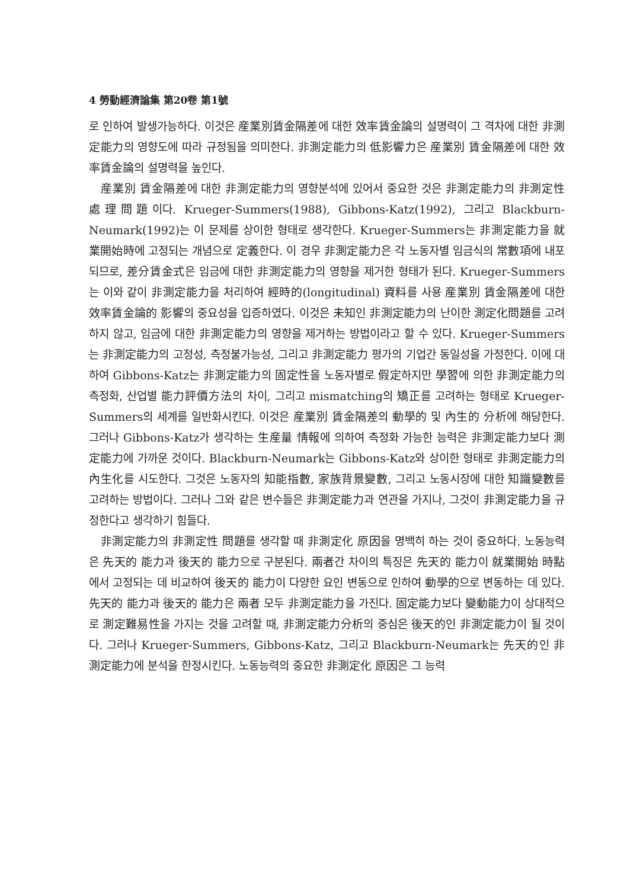4 勞動經濟論集 第20卷 第1號
로 인하여 발생가능하다. 이것은 産業別賃金隔差에 대한 效率賃金論의 설명력이 그 격차에 대한 非測定能力의 영향도에 따라 규정됨을 의미한다. 非測定能力의 低影響力은 産業別 賃金隔差에 대한 效率賃金論의 설명력을 높인다.
産業別 賃金隔差에 대한 非測定能力의 영향분석에 있어서 중요한 것은 非測定能力의 非測定性 處理問題이다. Krueger-Summers(1988), Gibbons-Katz(1992), 그리고 Blackburn-Neumark(1992)는 이 문제를 상이한 형태로 생각한다. Krueger-Summers는 非測定能力을 就業開始時에 고정되는 개념으로 定義한다. 이 경우 非測定能力은 각 노동자별 임금식의 常數項에 내포되므로, 差分賃金式은 임금에 대한 非測定能力의 영향을 제거한 형태가 된다. Krueger-Summers는 이와 같이 非測定能力을 처리하여 經時的(longitudinal) 資料를 사용 産業別 賃金隔差에 대한 效率賃金論的 影響의 중요성을 입증하였다. 이것은 未知인 非測定能力의 난이한 測定化問題를 고려하지 않고, 임금에 대한 非測定能力의 영향을 제거하는 방법이라고 할 수 있다. Krueger-Summers는 非測定能力의 고정성, 측정불가능성, 그리고 非測定能力 평가의 기업간 동일성을 가정한다. 이에 대하여 Gibbons-Katz는 非測定能力의 固定性을 노동자별로 假定하지만 學習에 의한 非測定能力의 측정화, 산업별 能力評價方法의 차이, 그리고 mismatching의 矯正를 고려하는 형태로 Krueger-Summers의 세계를 일반화시킨다. 이것은 産業別 賃金隔差의 動學的 및 內生的 分析에 해당한다. 그러나 Gibbons-Katz가 생각하는 生産量 情報에 의하여 측정화 가능한 능력은 非測定能力보다 測定能力에 가까운 것이다. Blackburn-Neumark는 Gibbons-Katz와 상이한 형태로 非測定能力의 內生化를 시도한다. 그것은 노동자의 知能指數, 家族背景變數, 그리고 노동시장에 대한 知識變數를 고려하는 방법이다. 그러나 그와 같은 변수들은 非測定能力과 연관을 가지나, 그것이 非測定能力을 규정한다고 생각하기 힘들다.
非測定能力의 非測定性 問題를 생각할 때 非測定化 原因을 명백히 하는 것이 중요하다. 노동능력은 先天的 能力과 後天的 能力으로 구분된다. 兩者간 차이의 특징은 先天的 能力이 就業開始 時點에서 고정되는 데 비교하여 後天的 能力이 다양한 요인 변동으로 인하여 動學的으로 변동하는 데 있다. 先天的 能力과 後天的 能力은 兩者 모두 非測定能力을 가진다. 固定能力보다 變動能力이 상대적으로 測定難易性을 가지는 것을 고려할 때, 非測定能力分析의 중심은 後天的인 非測定能力이 될 것이다. 그러나 Krueger-Summers, Gibbons-Katz, 그리고 Blackburn-Neumark는 先天的인 非測定能力에 분석을 한정시킨다. 노동능력의 중요한 非測定化 原因은 그 능력